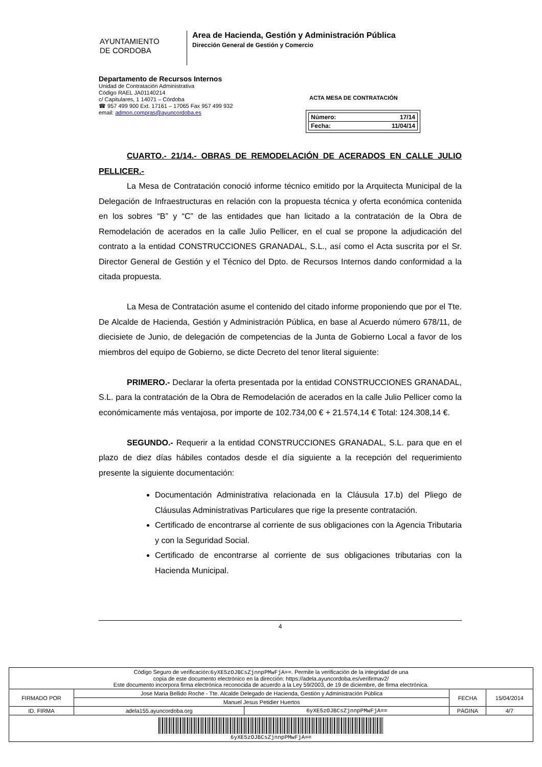AYUNTAMIENTO
DE CORDOBA
Area de Hacienda, Gestión y Administración Pública
Dirección General de Gestión y Comercio
Departamento de Recursos Internos
Unidad de Contratación Administrativa
Código RAEL JA01140214
c/ Capitulares, 1 14071 – Córdoba
☎ 957 499 900 Ext. 17161 – 17065 Fax 957 499 932
email: admon.compras@ayuncordoba.es
ACTA MESA DE CONTRATACIÓN
Número: 17/14
Fecha: 11/04/14
CUARTO.- 21/14.- OBRAS DE REMODELACIÓN DE ACERADOS EN CALLE JULIO PELLICER.-
La Mesa de Contratación conoció informe técnico emitido por la Arquitecta Municipal de la Delegación de Infraestructuras en relación con la propuesta técnica y oferta económica contenida en los sobres “B” y “C” de las entidades que han licitado a la contratación de la Obra de Remodelación de acerados en la calle Julio Pellicer, en el cual se propone la adjudicación del contrato a la entidad CONSTRUCCIONES GRANADAL, S.L., así como el Acta suscrita por el Sr. Director General de Gestión y el Técnico del Dpto. de Recursos Internos dando conformidad a la citada propuesta.
La Mesa de Contratación asume el contenido del citado informe proponiendo que por el Tte. De Alcalde de Hacienda, Gestión y Administración Pública, en base al Acuerdo número 678/11, de diecisiete de Junio, de delegación de competencias de la Junta de Gobierno Local a favor de los miembros del equipo de Gobierno, se dicte Decreto del tenor literal siguiente:
PRIMERO.- Declarar la oferta presentada por la entidad CONSTRUCCIONES GRANADAL, S.L. para la contratación de la Obra de Remodelación de acerados en la calle Julio Pellicer como la económicamente más ventajosa, por importe de 102.734,00 € + 21.574,14 € Total: 124.308,14 €.
SEGUNDO.- Requerir a la entidad CONSTRUCCIONES GRANADAL, S.L. para que en el plazo de diez días hábiles contados desde el día siguiente a la recepción del requerimiento presente la siguiente documentación:
Documentación Administrativa relacionada en la Cláusula 17.b) del Pliego de Cláusulas Administrativas Particulares que rige la presente contratación.
Certificado de encontrarse al corriente de sus obligaciones con la Agencia Tributaria y con la Seguridad Social.
Certificado de encontrarse al corriente de sus obligaciones tributarias con la Hacienda Municipal.
4
| Código Seguro de verificación: 6yXE5zOJBCsZjnnpPMwFjA== . Permite la verificación de la integridad de una copia de este documento electrónico en la dirección: https://adela.ayuncordoba.es/verifirmav2/ Este documento incorpora firma electrónica reconocida de acuerdo a la Ley 59/2003, de 19 de diciembre, de firma electrónica. | | | | |
| FIRMADO POR | Jose Maria Bellido Roche - Tte. Alcalde Delegado de Hacienda, Gestión y Administración Pública | | FECHA | 15/04/2014 |
| | Manuel Jesus Petidier Huertos | | | |
| ID. FIRMA | adela155.ayuncordoba.org | 6yXE5zOJBCsZjnnpPMwFjA== | PÁGINA | 4/7 |
| 6yXE5zOJBCsZjnnpPMwFjA== | | | | |